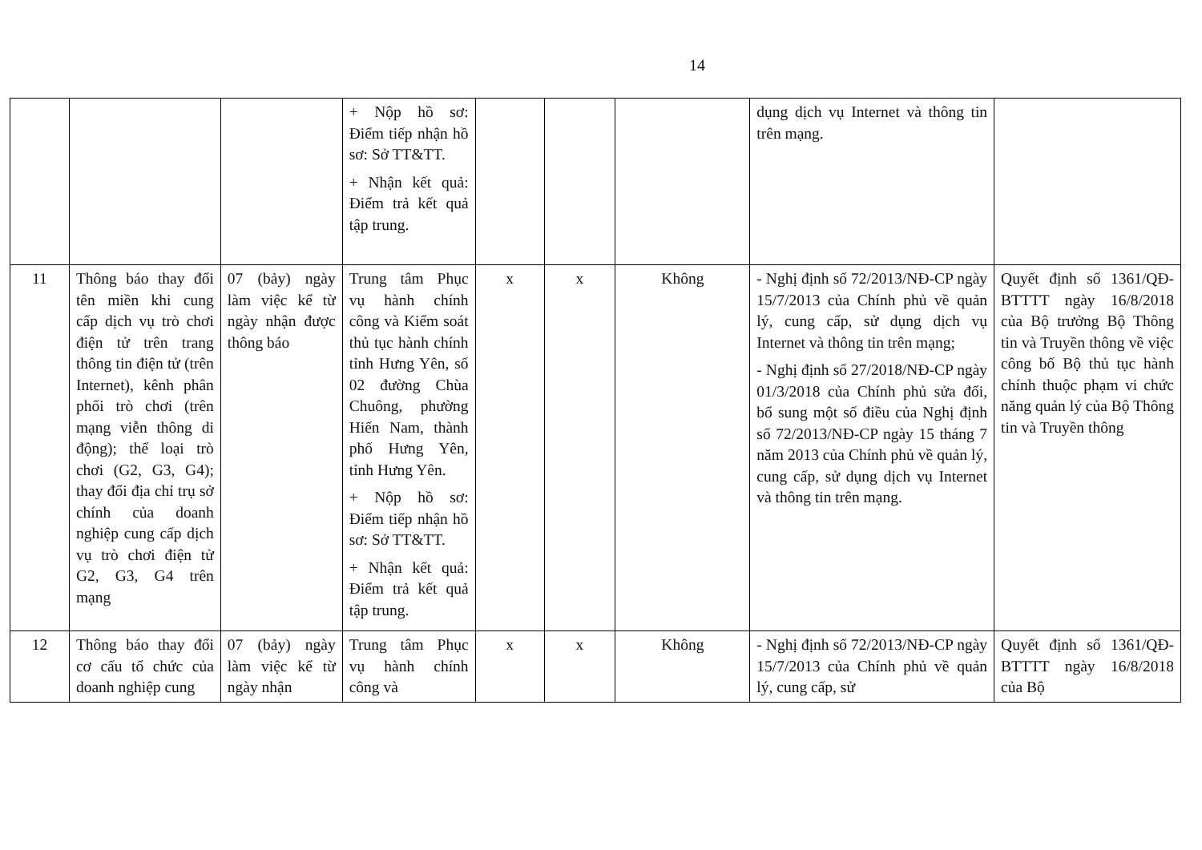14
| | | | + Nộp hồ sơ: Điểm tiếp nhận hồ sơ: Sở TT&TT. + Nhận kết quả: Điểm trả kết quả tập trung. | | | | dụng dịch vụ Internet và thông tin trên mạng. | |
| 11 | Thông báo thay đổi tên miền khi cung cấp dịch vụ trò chơi điện tử trên trang thông tin điện tử (trên Internet), kênh phân phối trò chơi (trên mạng viễn thông di động); thể loại trò chơi (G2, G3, G4); thay đổi địa chỉ trụ sở chính của doanh nghiệp cung cấp dịch vụ trò chơi điện tử G2, G3, G4 trên mạng | 07 (bảy) ngày làm việc kể từ ngày nhận được thông báo | Trung tâm Phục vụ hành chính công và Kiểm soát thủ tục hành chính tỉnh Hưng Yên, số 02 đường Chùa Chuông, phường Hiến Nam, thành phố Hưng Yên, tỉnh Hưng Yên. + Nộp hồ sơ: Điểm tiếp nhận hồ sơ: Sở TT&TT. + Nhận kết quả: Điểm trả kết quả tập trung. | x | x | Không | - Nghị định số 72/2013/NĐ-CP ngày 15/7/2013 của Chính phủ về quản lý, cung cấp, sử dụng dịch vụ Internet và thông tin trên mạng; - Nghị định số 27/2018/NĐ-CP ngày 01/3/2018 của Chính phủ sửa đổi, bổ sung một số điều của Nghị định số 72/2013/NĐ-CP ngày 15 tháng 7 năm 2013 của Chính phủ về quản lý, cung cấp, sử dụng dịch vụ Internet và thông tin trên mạng. | Quyết định số 1361/QĐ-BTTTT ngày 16/8/2018 của Bộ trưởng Bộ Thông tin và Truyền thông về việc công bố Bộ thủ tục hành chính thuộc phạm vi chức năng quản lý của Bộ Thông tin và Truyền thông |
| 12 | Thông báo thay đổi cơ cấu tổ chức của doanh nghiệp cung | 07 (bảy) ngày làm việc kể từ ngày nhận | Trung tâm Phục vụ hành chính công và | x | x | Không | - Nghị định số 72/2013/NĐ-CP ngày 15/7/2013 của Chính phủ về quản lý, cung cấp, sử | Quyết định số 1361/QĐ-BTTTT ngày 16/8/2018 của Bộ |